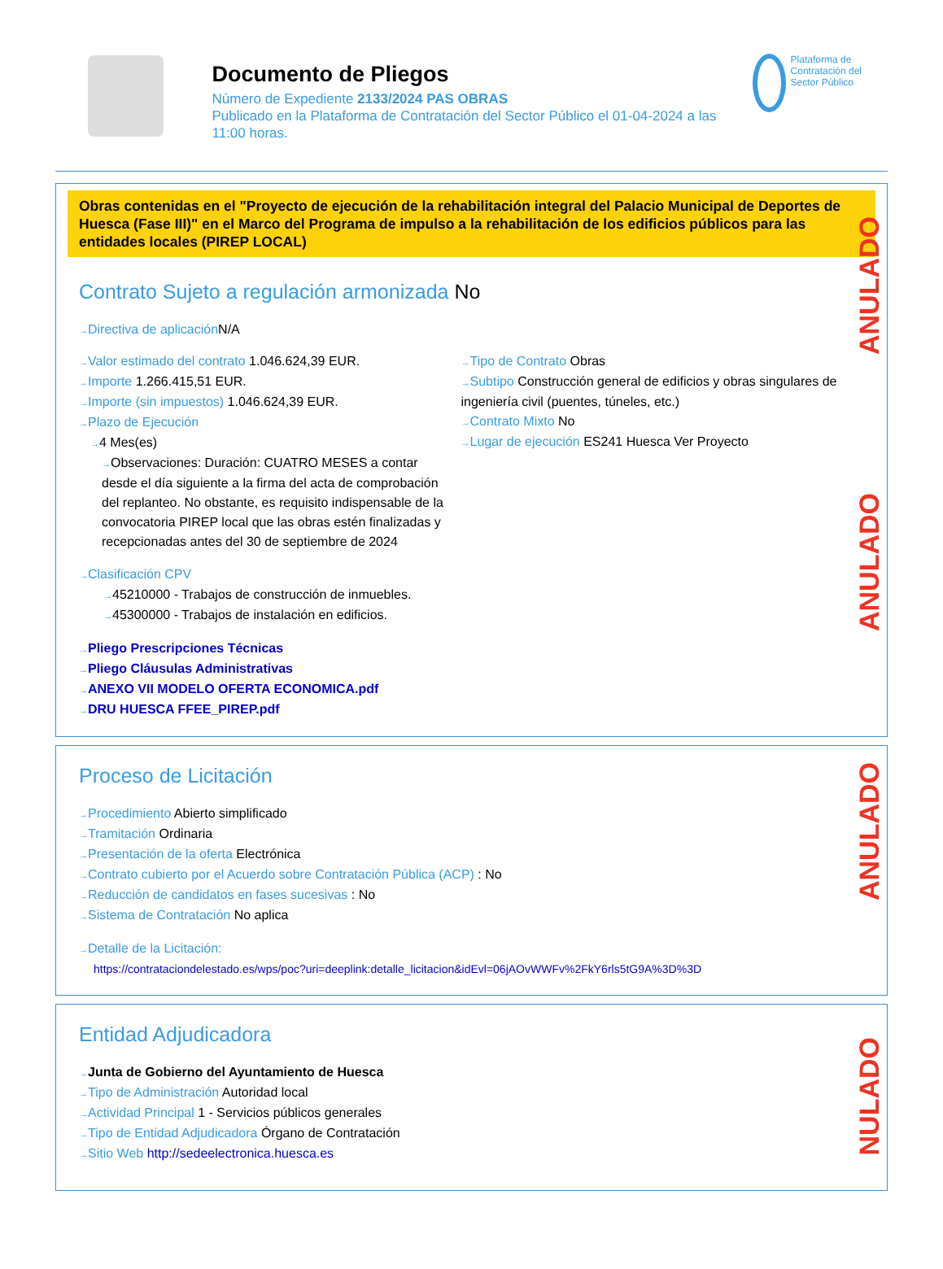Documento de Pliegos
Número de Expediente 2133/2024 PAS OBRAS
Publicado en la Plataforma de Contratación del Sector Público el 01-04-2024 a las 11:00 horas.
Plataforma de Contratación del Sector Público
ANULADO
ANULADO
Obras contenidas en el "Proyecto de ejecución de la rehabilitación integral del Palacio Municipal de Deportes de Huesca (Fase III)" en el Marco del Programa de impulso a la rehabilitación de los edificios públicos para las entidades locales (PIREP LOCAL)
Contrato Sujeto a regulación armonizada No
Directiva de aplicación N/A
Valor estimado del contrato 1.046.624,39 EUR.
Importe 1.266.415,51 EUR.
Importe (sin impuestos) 1.046.624,39 EUR.
Plazo de Ejecución
4 Mes(es)
Observaciones: Duración: CUATRO MESES a contar desde el día siguiente a la firma del acta de comprobación del replanteo. No obstante, es requisito indispensable de la convocatoria PIREP local que las obras estén finalizadas y recepcionadas antes del 30 de septiembre de 2024
Tipo de Contrato Obras
Subtipo Construcción general de edificios y obras singulares de ingeniería civil (puentes, túneles, etc.)
Contrato Mixto No
Lugar de ejecución ES241 Huesca Ver Proyecto
Clasificación CPV
45210000 - Trabajos de construcción de inmuebles.
45300000 - Trabajos de instalación en edificios.
Pliego Prescripciones Técnicas
Pliego Cláusulas Administrativas
ANEXO VII MODELO OFERTA ECONOMICA.pdf
DRU HUESCA FFEE_PIREP.pdf
ANULADO
Proceso de Licitación
Procedimiento Abierto simplificado
Tramitación Ordinaria
Presentación de la oferta Electrónica
Contrato cubierto por el Acuerdo sobre Contratación Pública (ACP) : No
Reducción de candidatos en fases sucesivas : No
Sistema de Contratación No aplica
Detalle de la Licitación:
https://contrataciondelestado.es/wps/poc?uri=deeplink:detalle_licitacion&idEvl=06jAOvWWFv%2FkY6rls5tG9A%3D%3D
NULADO
Entidad Adjudicadora
Junta de Gobierno del Ayuntamiento de Huesca
Tipo de Administración Autoridad local
Actividad Principal 1 - Servicios públicos generales
Tipo de Entidad Adjudicadora Órgano de Contratación
Sitio Web http://sedeelectronica.huesca.es